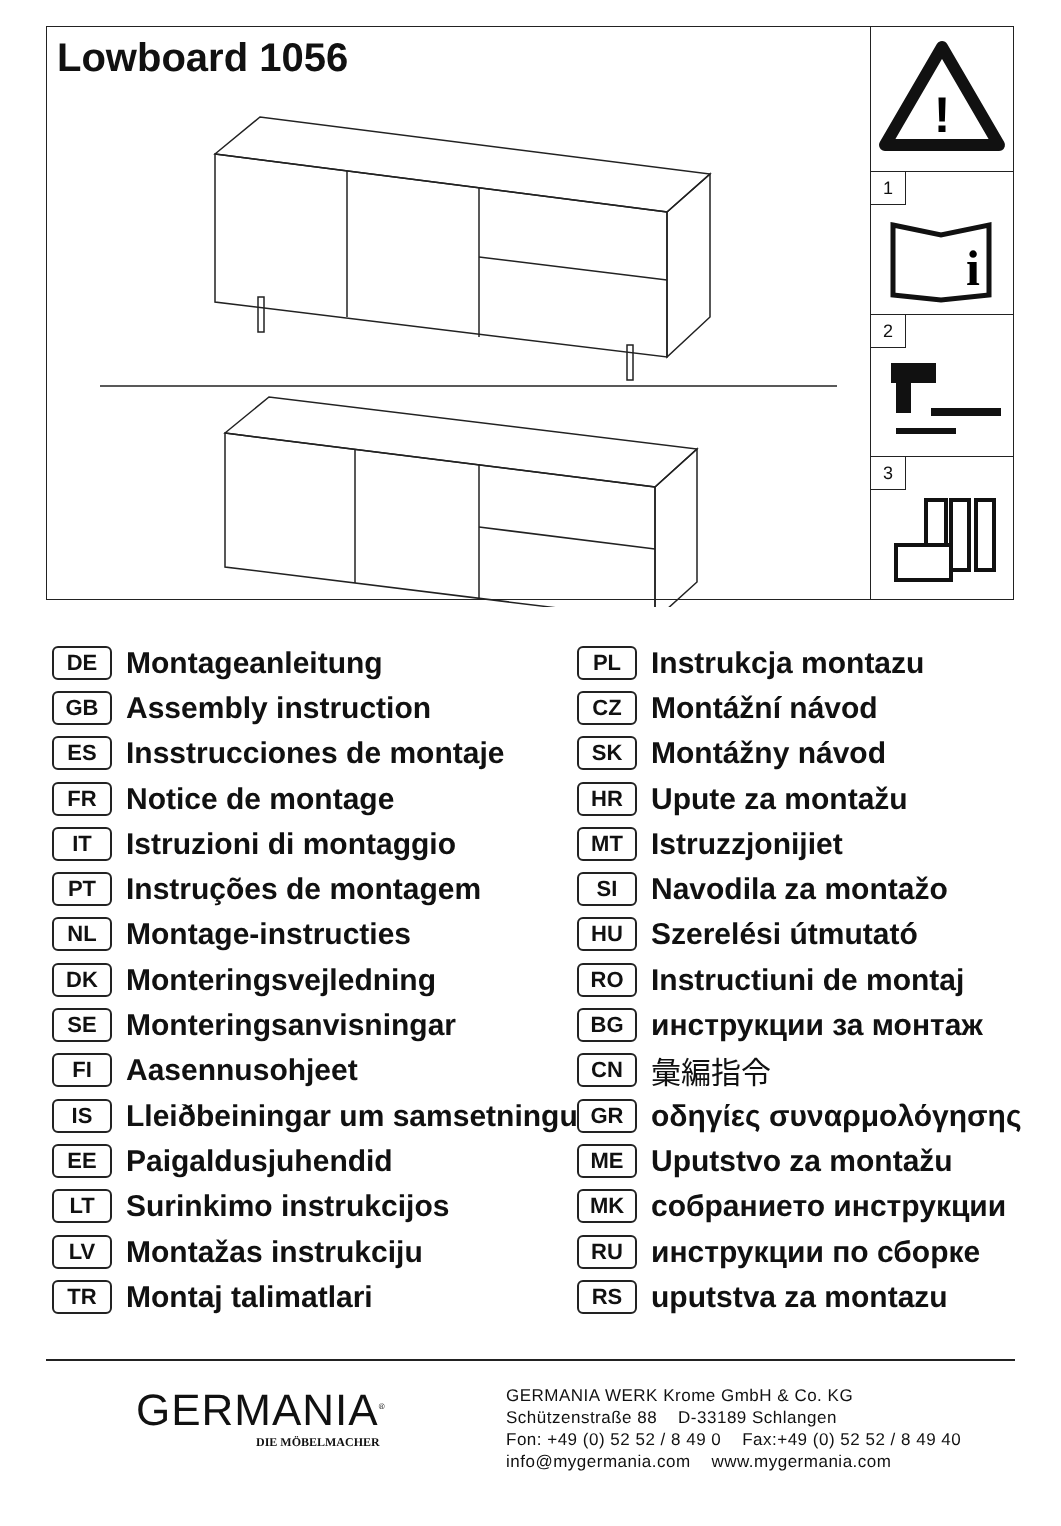Lowboard 1056
!
1
i
2
3
DE Montageanleitung
GB Assembly instruction
ES Insstrucciones de montaje
FR Notice de montage
IT Istruzioni di montaggio
PT Instruções de montagem
NL Montage-instructies
DK Monteringsvejledning
SE Monteringsanvisningar
FI Aasennusohjeet
IS Lleiðbeiningar um samsetningu
EE Paigaldusjuhendid
LT Surinkimo instrukcijos
LV Montažas instrukciju
TR Montaj talimatlari
PL Instrukcja montazu
CZ Montážní návod
SK Montážny návod
HR Upute za montažu
MT Istruzzjonijiet
SI Navodila za montažo
HU Szerelési útmutató
RO Instructiuni de montaj
BG инструкции за монтаж
CN 彙編指令
GR οδηγίες συναρμολόγησης
ME Uputstvo za montažu
MK собранието инструкции
RU инструкции по сборке
RS uputstva za montazu
GERMANIA<sup>®</sup>
DIE MÖBELMACHER
GERMANIA WERK Krome GmbH & Co. KG
Schützenstraße 88 D-33189 Schlangen
Fon: +49 (0) 52 52 / 8 49 0 Fax:+49 (0) 52 52 / 8 49 40
info@mygermania.com www.mygermania.com